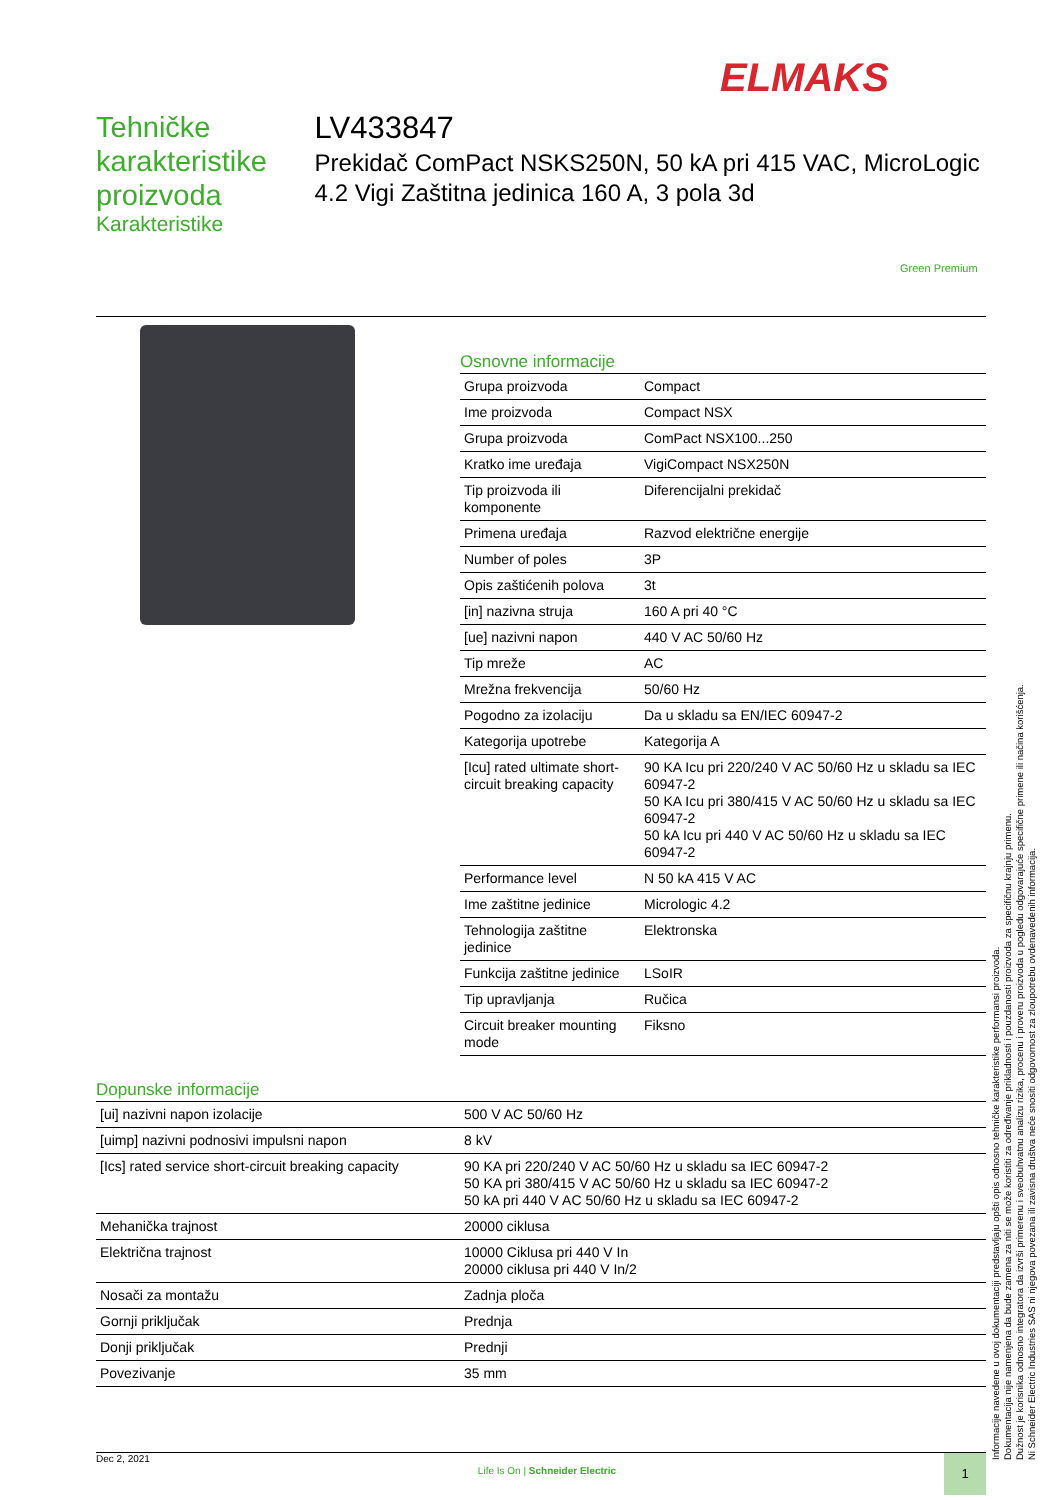ELMAKS
Tehničke karakteristike proizvoda
Karakteristike
LV433847
Prekidač ComPact NSKS250N, 50 kA pri 415 VAC, MicroLogic 4.2 Vigi Zaštitna jedinica 160 A, 3 pola 3d
Green Premium
Osnovne informacije
| Grupa proizvoda | Compact |
| Ime proizvoda | Compact NSX |
| Grupa proizvoda | ComPact NSX100...250 |
| Kratko ime uređaja | VigiCompact NSX250N |
| Tip proizvoda ili komponente | Diferencijalni prekidač |
| Primena uređaja | Razvod električne energije |
| Number of poles | 3P |
| Opis zaštićenih polova | 3t |
| [in] nazivna struja | 160 A pri 40 °C |
| [ue] nazivni napon | 440 V AC 50/60 Hz |
| Tip mreže | AC |
| Mrežna frekvencija | 50/60 Hz |
| Pogodno za izolaciju | Da u skladu sa EN/IEC 60947-2 |
| Kategorija upotrebe | Kategorija A |
| [Icu] rated ultimate short-circuit breaking capacity | 90 KA Icu pri 220/240 V AC 50/60 Hz u skladu sa IEC 60947-2 50 KA Icu pri 380/415 V AC 50/60 Hz u skladu sa IEC 60947-2 50 kA Icu pri 440 V AC 50/60 Hz u skladu sa IEC 60947-2 |
| Performance level | N 50 kA 415 V AC |
| Ime zaštitne jedinice | Micrologic 4.2 |
| Tehnologija zaštitne jedinice | Elektronska |
| Funkcija zaštitne jedinice | LSoIR |
| Tip upravljanja | Ručica |
| Circuit breaker mounting mode | Fiksno |
Dopunske informacije
| [ui] nazivni napon izolacije | 500 V AC 50/60 Hz |
| [uimp] nazivni podnosivi impulsni napon | 8 kV |
| [Ics] rated service short-circuit breaking capacity | 90 KA pri 220/240 V AC 50/60 Hz u skladu sa IEC 60947-2 50 KA pri 380/415 V AC 50/60 Hz u skladu sa IEC 60947-2 50 kA pri 440 V AC 50/60 Hz u skladu sa IEC 60947-2 |
| Mehanička trajnost | 20000 ciklusa |
| Električna trajnost | 10000 Ciklusa pri 440 V In 20000 ciklusa pri 440 V In/2 |
| Nosači za montažu | Zadnja ploča |
| Gornji priključak | Prednja |
| Donji priključak | Prednji |
| Povezivanje | 35 mm |
Informacije navedene u ovoj dokumentaciji predstavljaju opšti opis odnosno tehničke karakteristike performansi proizvoda.
Dokumentacija nije namenjena da bude zamena za niti se može koristiti za određivanje prikladnosti i pouzdanosti proizvoda za specifičnu krajnju primenu.
Dužnost je korisnika odnosno integratora da izvrši primerenu i sveobuhvatnu analizu rizika, procenu i proveru proizvoda u pogledu odgovarajuće specifične primene ili načina korišćenja.
Ni Schneider Electric Industries SAS ni njegova povezana ili zavisna društva neće snositi odgovornost za zloupotrebu ovdenavedenih informacija.
Dec 2, 2021
Life Is On | Schneider Electric
1